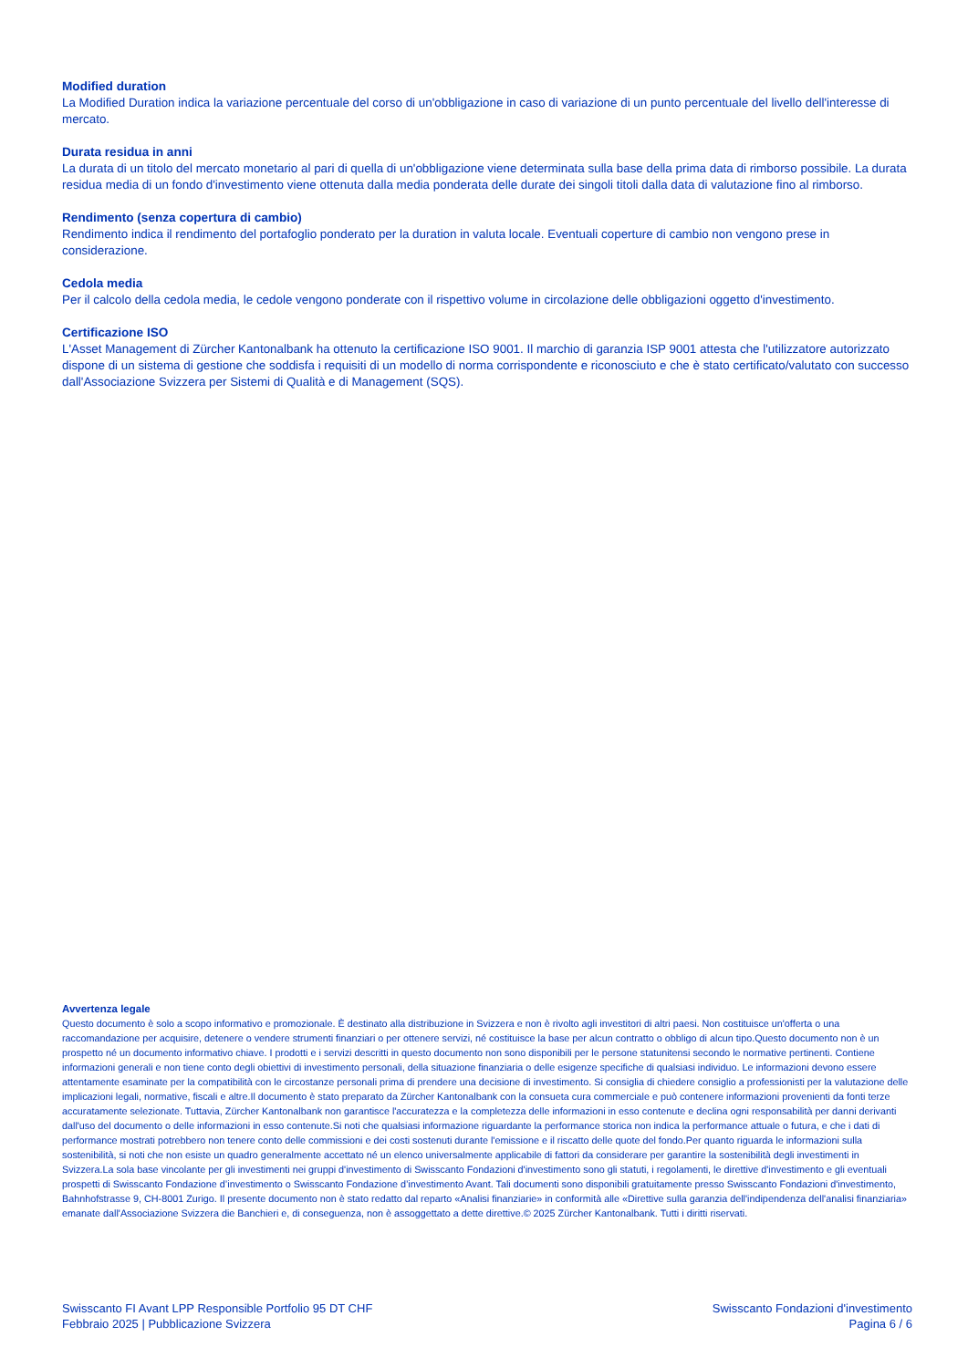Modified duration
La Modified Duration indica la variazione percentuale del corso di un'obbligazione in caso di variazione di un punto percentuale del livello dell'interesse di mercato.
Durata residua in anni
La durata di un titolo del mercato monetario al pari di quella di un'obbligazione viene determinata sulla base della prima data di rimborso possibile. La durata residua media di un fondo d'investimento viene ottenuta dalla media ponderata delle durate dei singoli titoli dalla data di valutazione fino al rimborso.
Rendimento (senza copertura di cambio)
Rendimento indica il rendimento del portafoglio ponderato per la duration in valuta locale. Eventuali coperture di cambio non vengono prese in considerazione.
Cedola media
Per il calcolo della cedola media, le cedole vengono ponderate con il rispettivo volume in circolazione delle obbligazioni oggetto d'investimento.
Certificazione ISO
L'Asset Management di Zürcher Kantonalbank ha ottenuto la certificazione ISO 9001. Il marchio di garanzia ISP 9001 attesta che l'utilizzatore autorizzato dispone di un sistema di gestione che soddisfa i requisiti di un modello di norma corrispondente e riconosciuto e che è stato certificato/valutato con successo dall'Associazione Svizzera per Sistemi di Qualità e di Management (SQS).
Avvertenza legale
Questo documento è solo a scopo informativo e promozionale. È destinato alla distribuzione in Svizzera e non è rivolto agli investitori di altri paesi. Non costituisce un'offerta o una raccomandazione per acquisire, detenere o vendere strumenti finanziari o per ottenere servizi, né costituisce la base per alcun contratto o obbligo di alcun tipo.Questo documento non è un prospetto né un documento informativo chiave. I prodotti e i servizi descritti in questo documento non sono disponibili per le persone statunitensi secondo le normative pertinenti. Contiene informazioni generali e non tiene conto degli obiettivi di investimento personali, della situazione finanziaria o delle esigenze specifiche di qualsiasi individuo. Le informazioni devono essere attentamente esaminate per la compatibilità con le circostanze personali prima di prendere una decisione di investimento. Si consiglia di chiedere consiglio a professionisti per la valutazione delle implicazioni legali, normative, fiscali e altre.Il documento è stato preparato da Zürcher Kantonalbank con la consueta cura commerciale e può contenere informazioni provenienti da fonti terze accuratamente selezionate. Tuttavia, Zürcher Kantonalbank non garantisce l'accuratezza e la completezza delle informazioni in esso contenute e declina ogni responsabilità per danni derivanti dall'uso del documento o delle informazioni in esso contenute.Si noti che qualsiasi informazione riguardante la performance storica non indica la performance attuale o futura, e che i dati di performance mostrati potrebbero non tenere conto delle commissioni e dei costi sostenuti durante l'emissione e il riscatto delle quote del fondo.Per quanto riguarda le informazioni sulla sostenibilità, si noti che non esiste un quadro generalmente accettato né un elenco universalmente applicabile di fattori da considerare per garantire la sostenibilità degli investimenti in Svizzera.La sola base vincolante per gli investimenti nei gruppi d'investimento di Swisscanto Fondazioni d'investimento sono gli statuti, i regolamenti, le direttive d'investimento e gli eventuali prospetti di Swisscanto Fondazione d’investimento o Swisscanto Fondazione d’investimento Avant. Tali documenti sono disponibili gratuitamente presso Swisscanto Fondazioni d'investimento, Bahnhofstrasse 9, CH-8001 Zurigo. Il presente documento non è stato redatto dal reparto «Analisi finanziarie» in conformità alle «Direttive sulla garanzia dell'indipendenza dell'analisi finanziaria» emanate dall'Associazione Svizzera die Banchieri e, di conseguenza, non è assoggettato a dette direttive.© 2025 Zürcher Kantonalbank. Tutti i diritti riservati.
Swisscanto FI Avant LPP Responsible Portfolio 95 DT CHF
Febbraio 2025 | Pubblicazione Svizzera
Swisscanto Fondazioni d'investimento
Pagina 6 / 6